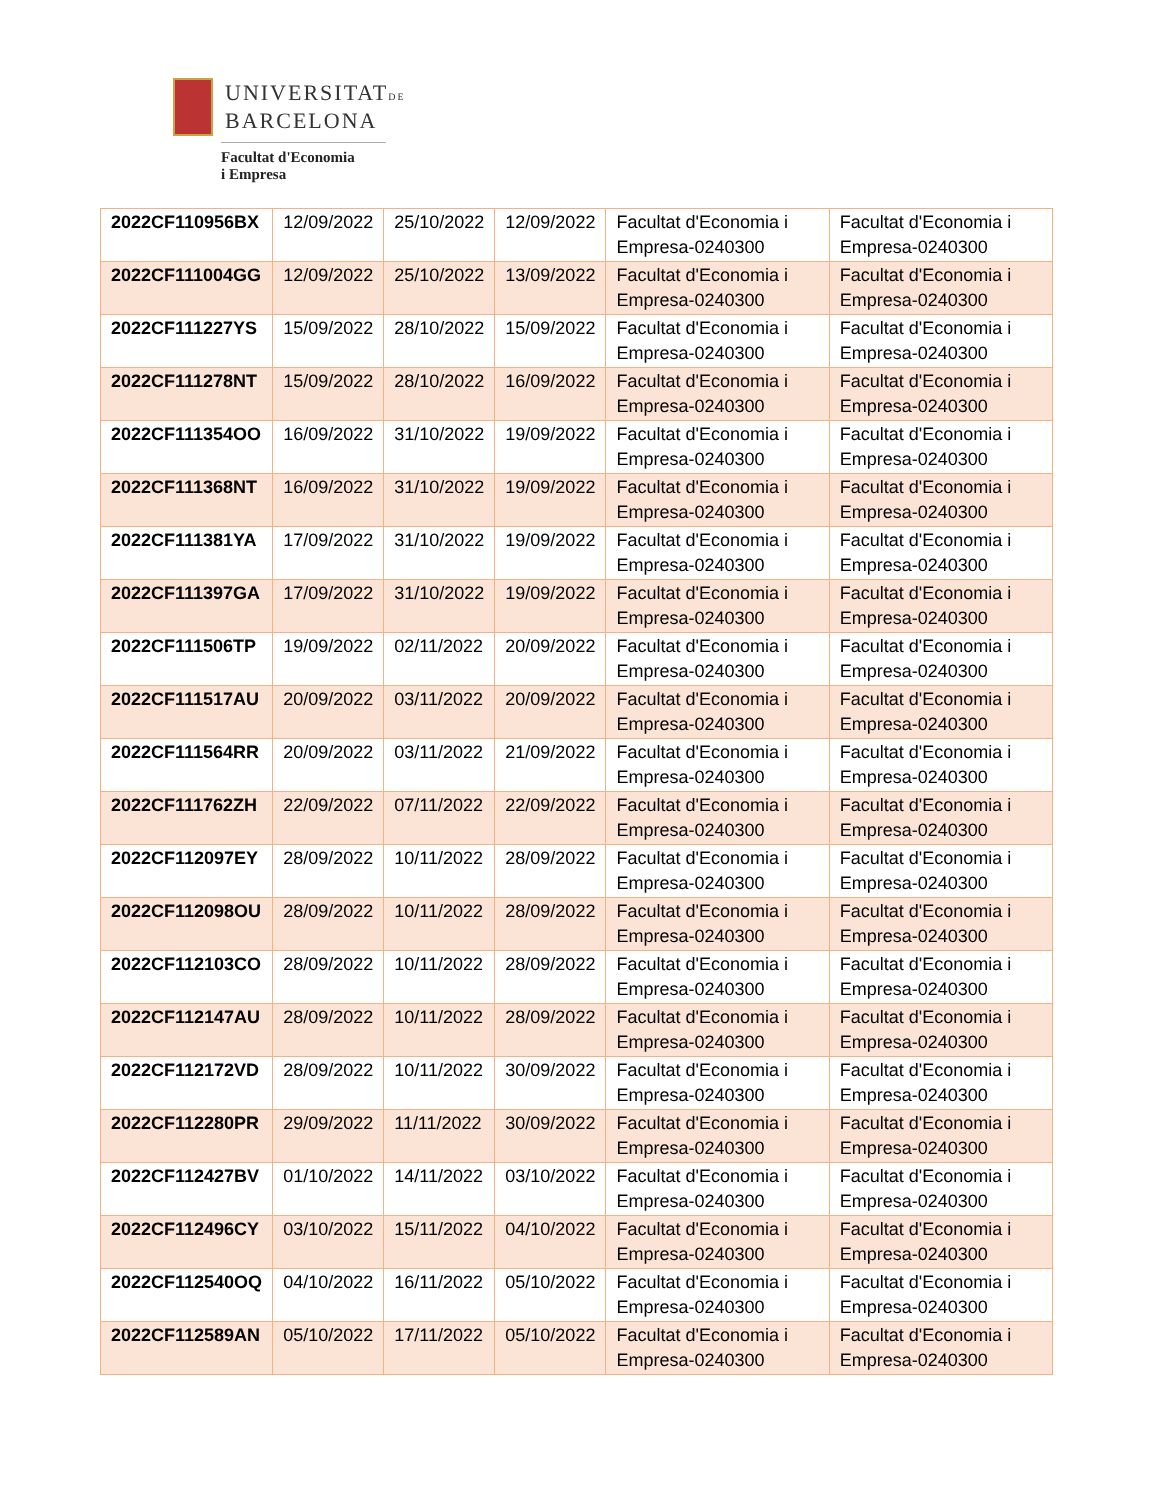UNIVERSITATDE
BARCELONA
Facultat d'Economia
i Empresa
| 2022CF110956BX | 12/09/2022 | 25/10/2022 | 12/09/2022 | Facultat d'Economia i Empresa-0240300 | Facultat d'Economia i Empresa-0240300 |
| 2022CF111004GG | 12/09/2022 | 25/10/2022 | 13/09/2022 | Facultat d'Economia i Empresa-0240300 | Facultat d'Economia i Empresa-0240300 |
| 2022CF111227YS | 15/09/2022 | 28/10/2022 | 15/09/2022 | Facultat d'Economia i Empresa-0240300 | Facultat d'Economia i Empresa-0240300 |
| 2022CF111278NT | 15/09/2022 | 28/10/2022 | 16/09/2022 | Facultat d'Economia i Empresa-0240300 | Facultat d'Economia i Empresa-0240300 |
| 2022CF111354OO | 16/09/2022 | 31/10/2022 | 19/09/2022 | Facultat d'Economia i Empresa-0240300 | Facultat d'Economia i Empresa-0240300 |
| 2022CF111368NT | 16/09/2022 | 31/10/2022 | 19/09/2022 | Facultat d'Economia i Empresa-0240300 | Facultat d'Economia i Empresa-0240300 |
| 2022CF111381YA | 17/09/2022 | 31/10/2022 | 19/09/2022 | Facultat d'Economia i Empresa-0240300 | Facultat d'Economia i Empresa-0240300 |
| 2022CF111397GA | 17/09/2022 | 31/10/2022 | 19/09/2022 | Facultat d'Economia i Empresa-0240300 | Facultat d'Economia i Empresa-0240300 |
| 2022CF111506TP | 19/09/2022 | 02/11/2022 | 20/09/2022 | Facultat d'Economia i Empresa-0240300 | Facultat d'Economia i Empresa-0240300 |
| 2022CF111517AU | 20/09/2022 | 03/11/2022 | 20/09/2022 | Facultat d'Economia i Empresa-0240300 | Facultat d'Economia i Empresa-0240300 |
| 2022CF111564RR | 20/09/2022 | 03/11/2022 | 21/09/2022 | Facultat d'Economia i Empresa-0240300 | Facultat d'Economia i Empresa-0240300 |
| 2022CF111762ZH | 22/09/2022 | 07/11/2022 | 22/09/2022 | Facultat d'Economia i Empresa-0240300 | Facultat d'Economia i Empresa-0240300 |
| 2022CF112097EY | 28/09/2022 | 10/11/2022 | 28/09/2022 | Facultat d'Economia i Empresa-0240300 | Facultat d'Economia i Empresa-0240300 |
| 2022CF112098OU | 28/09/2022 | 10/11/2022 | 28/09/2022 | Facultat d'Economia i Empresa-0240300 | Facultat d'Economia i Empresa-0240300 |
| 2022CF112103CO | 28/09/2022 | 10/11/2022 | 28/09/2022 | Facultat d'Economia i Empresa-0240300 | Facultat d'Economia i Empresa-0240300 |
| 2022CF112147AU | 28/09/2022 | 10/11/2022 | 28/09/2022 | Facultat d'Economia i Empresa-0240300 | Facultat d'Economia i Empresa-0240300 |
| 2022CF112172VD | 28/09/2022 | 10/11/2022 | 30/09/2022 | Facultat d'Economia i Empresa-0240300 | Facultat d'Economia i Empresa-0240300 |
| 2022CF112280PR | 29/09/2022 | 11/11/2022 | 30/09/2022 | Facultat d'Economia i Empresa-0240300 | Facultat d'Economia i Empresa-0240300 |
| 2022CF112427BV | 01/10/2022 | 14/11/2022 | 03/10/2022 | Facultat d'Economia i Empresa-0240300 | Facultat d'Economia i Empresa-0240300 |
| 2022CF112496CY | 03/10/2022 | 15/11/2022 | 04/10/2022 | Facultat d'Economia i Empresa-0240300 | Facultat d'Economia i Empresa-0240300 |
| 2022CF112540OQ | 04/10/2022 | 16/11/2022 | 05/10/2022 | Facultat d'Economia i Empresa-0240300 | Facultat d'Economia i Empresa-0240300 |
| 2022CF112589AN | 05/10/2022 | 17/11/2022 | 05/10/2022 | Facultat d'Economia i Empresa-0240300 | Facultat d'Economia i Empresa-0240300 |